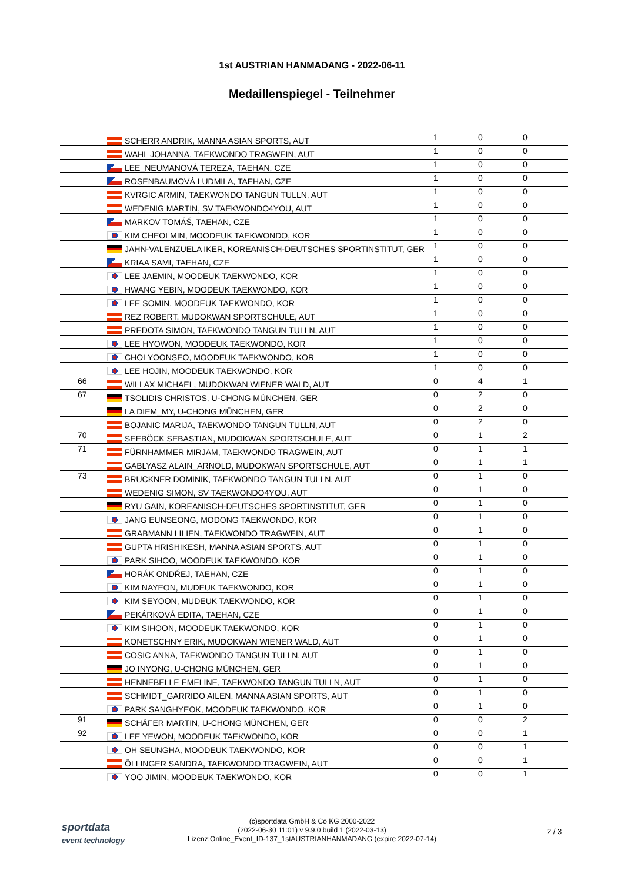1st AUSTRIAN HANMADANG - 2022-06-11
Medaillenspiegel - Teilnehmer
| | SCHERR ANDRIK, MANNA ASIAN SPORTS, AUT | 1 | 0 | 0 |
| | WAHL JOHANNA, TAEKWONDO TRAGWEIN, AUT | 1 | 0 | 0 |
| | LEE_NEUMANOVÁ TEREZA, TAEHAN, CZE | 1 | 0 | 0 |
| | ROSENBAUMOVÁ LUDMILA, TAEHAN, CZE | 1 | 0 | 0 |
| | KVRGIC ARMIN, TAEKWONDO TANGUN TULLN, AUT | 1 | 0 | 0 |
| | WEDENIG MARTIN, SV TAEKWONDO4YOU, AUT | 1 | 0 | 0 |
| | MARKOV TOMÁŠ, TAEHAN, CZE | 1 | 0 | 0 |
| | KIM CHEOLMIN, MOODEUK TAEKWONDO, KOR | 1 | 0 | 0 |
| | JAHN-VALENZUELA IKER, KOREANISCH-DEUTSCHES SPORTINSTITUT, GER | 1 | 0 | 0 |
| | KRIAA SAMI, TAEHAN, CZE | 1 | 0 | 0 |
| | LEE JAEMIN, MOODEUK TAEKWONDO, KOR | 1 | 0 | 0 |
| | HWANG YEBIN, MOODEUK TAEKWONDO, KOR | 1 | 0 | 0 |
| | LEE SOMIN, MOODEUK TAEKWONDO, KOR | 1 | 0 | 0 |
| | REZ ROBERT, MUDOKWAN SPORTSCHULE, AUT | 1 | 0 | 0 |
| | PREDOTA SIMON, TAEKWONDO TANGUN TULLN, AUT | 1 | 0 | 0 |
| | LEE HYOWON, MOODEUK TAEKWONDO, KOR | 1 | 0 | 0 |
| | CHOI YOONSEO, MOODEUK TAEKWONDO, KOR | 1 | 0 | 0 |
| | LEE HOJIN, MOODEUK TAEKWONDO, KOR | 1 | 0 | 0 |
| 66 | WILLAX MICHAEL, MUDOKWAN WIENER WALD, AUT | 0 | 4 | 1 |
| 67 | TSOLIDIS CHRISTOS, U-CHONG MÜNCHEN, GER | 0 | 2 | 0 |
| | LA DIEM_MY, U-CHONG MÜNCHEN, GER | 0 | 2 | 0 |
| | BOJANIC MARIJA, TAEKWONDO TANGUN TULLN, AUT | 0 | 2 | 0 |
| 70 | SEEBÖCK SEBASTIAN, MUDOKWAN SPORTSCHULE, AUT | 0 | 1 | 2 |
| 71 | FÜRNHAMMER MIRJAM, TAEKWONDO TRAGWEIN, AUT | 0 | 1 | 1 |
| | GABLYASZ ALAIN_ARNOLD, MUDOKWAN SPORTSCHULE, AUT | 0 | 1 | 1 |
| 73 | BRUCKNER DOMINIK, TAEKWONDO TANGUN TULLN, AUT | 0 | 1 | 0 |
| | WEDENIG SIMON, SV TAEKWONDO4YOU, AUT | 0 | 1 | 0 |
| | RYU GAIN, KOREANISCH-DEUTSCHES SPORTINSTITUT, GER | 0 | 1 | 0 |
| | JANG EUNSEONG, MODONG TAEKWONDO, KOR | 0 | 1 | 0 |
| | GRABMANN LILIEN, TAEKWONDO TRAGWEIN, AUT | 0 | 1 | 0 |
| | GUPTA HRISHIKESH, MANNA ASIAN SPORTS, AUT | 0 | 1 | 0 |
| | PARK SIHOO, MOODEUK TAEKWONDO, KOR | 0 | 1 | 0 |
| | HORÁK ONDŘEJ, TAEHAN, CZE | 0 | 1 | 0 |
| | KIM NAYEON, MUDEUK TAEKWONDO, KOR | 0 | 1 | 0 |
| | KIM SEYOON, MUDEUK TAEKWONDO, KOR | 0 | 1 | 0 |
| | PEKÁRKOVÁ EDITA, TAEHAN, CZE | 0 | 1 | 0 |
| | KIM SIHOON, MOODEUK TAEKWONDO, KOR | 0 | 1 | 0 |
| | KONETSCHNY ERIK, MUDOKWAN WIENER WALD, AUT | 0 | 1 | 0 |
| | COSIC ANNA, TAEKWONDO TANGUN TULLN, AUT | 0 | 1 | 0 |
| | JO INYONG, U-CHONG MÜNCHEN, GER | 0 | 1 | 0 |
| | HENNEBELLE EMELINE, TAEKWONDO TANGUN TULLN, AUT | 0 | 1 | 0 |
| | SCHMIDT_GARRIDO AILEN, MANNA ASIAN SPORTS, AUT | 0 | 1 | 0 |
| | PARK SANGHYEOK, MOODEUK TAEKWONDO, KOR | 0 | 1 | 0 |
| 91 | SCHÄFER MARTIN, U-CHONG MÜNCHEN, GER | 0 | 0 | 2 |
| 92 | LEE YEWON, MOODEUK TAEKWONDO, KOR | 0 | 0 | 1 |
| | OH SEUNGHA, MOODEUK TAEKWONDO, KOR | 0 | 0 | 1 |
| | ÖLLINGER SANDRA, TAEKWONDO TRAGWEIN, AUT | 0 | 0 | 1 |
| | YOO JIMIN, MOODEUK TAEKWONDO, KOR | 0 | 0 | 1 |
sportdata
event technology
(c)sportdata GmbH & Co KG 2000-2022
(2022-06-30 11:01) v 9.9.0 build 1 (2022-03-13)
Lizenz:Online_Event_ID-137_1stAUSTRIANHANMADANG (expire 2022-07-14)
2 / 3